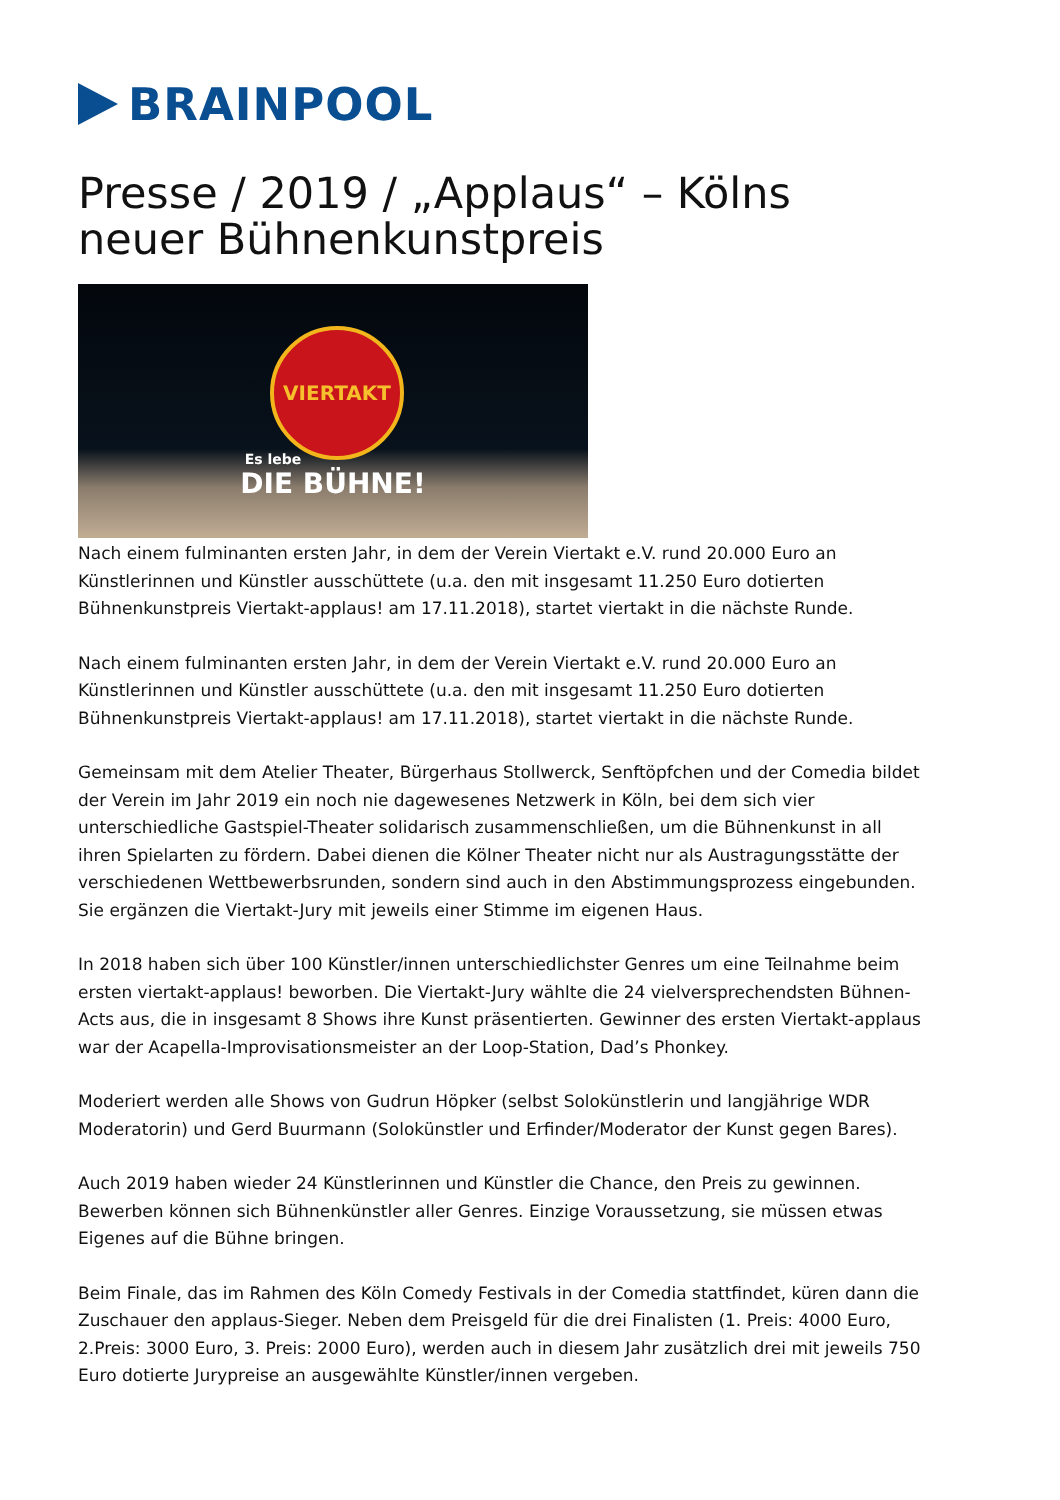BRAINPOOL
Presse / 2019 / „Applaus“ – Kölns neuer Bühnenkunstpreis
VIERTAKT
Es lebe
DIE BÜHNE!
Nach einem fulminanten ersten Jahr, in dem der Verein Viertakt e.V. rund 20.000 Euro an Künstlerinnen und Künstler ausschüttete (u.a. den mit insgesamt 11.250 Euro dotierten Bühnenkunstpreis Viertakt-applaus! am 17.11.2018), startet viertakt in die nächste Runde.
Nach einem fulminanten ersten Jahr, in dem der Verein Viertakt e.V. rund 20.000 Euro an Künstlerinnen und Künstler ausschüttete (u.a. den mit insgesamt 11.250 Euro dotierten Bühnenkunstpreis Viertakt-applaus! am 17.11.2018), startet viertakt in die nächste Runde.
Gemeinsam mit dem Atelier Theater, Bürgerhaus Stollwerck, Senftöpfchen und der Comedia bildet der Verein im Jahr 2019 ein noch nie dagewesenes Netzwerk in Köln, bei dem sich vier unterschiedliche Gastspiel-Theater solidarisch zusammenschließen, um die Bühnenkunst in all ihren Spielarten zu fördern. Dabei dienen die Kölner Theater nicht nur als Austragungsstätte der verschiedenen Wettbewerbsrunden, sondern sind auch in den Abstimmungsprozess eingebunden. Sie ergänzen die Viertakt-Jury mit jeweils einer Stimme im eigenen Haus.
In 2018 haben sich über 100 Künstler/innen unterschiedlichster Genres um eine Teilnahme beim ersten viertakt-applaus! beworben. Die Viertakt-Jury wählte die 24 vielversprechendsten Bühnen-Acts aus, die in insgesamt 8 Shows ihre Kunst präsentierten. Gewinner des ersten Viertakt-applaus war der Acapella-Improvisationsmeister an der Loop-Station, Dad’s Phonkey.
Moderiert werden alle Shows von Gudrun Höpker (selbst Solokünstlerin und langjährige WDR Moderatorin) und Gerd Buurmann (Solokünstler und Erfinder/Moderator der Kunst gegen Bares).
Auch 2019 haben wieder 24 Künstlerinnen und Künstler die Chance, den Preis zu gewinnen. Bewerben können sich Bühnenkünstler aller Genres. Einzige Voraussetzung, sie müssen etwas Eigenes auf die Bühne bringen.
Beim Finale, das im Rahmen des Köln Comedy Festivals in der Comedia stattfindet, küren dann die Zuschauer den applaus-Sieger. Neben dem Preisgeld für die drei Finalisten (1. Preis: 4000 Euro, 2.Preis: 3000 Euro, 3. Preis: 2000 Euro), werden auch in diesem Jahr zusätzlich drei mit jeweils 750 Euro dotierte Jurypreise an ausgewählte Künstler/innen vergeben.